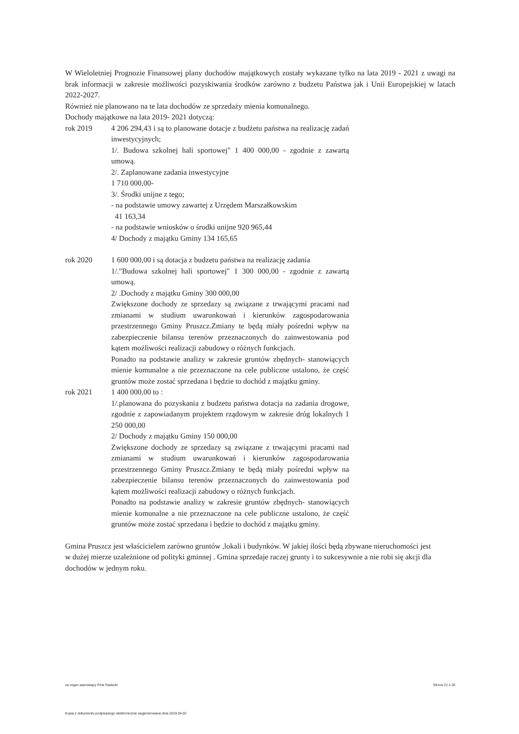W Wieloletniej Prognozie Finansowej plany dochodów majątkowych zostały wykazane tylko na lata 2019 - 2021 z uwagi na brak informacji w zakresie możliwości pozyskiwania środków zarówno z budzetu Państwa jak i Unii Europejskiej w latach 2022-2027.
Również nie planowano na te lata dochodów ze sprzedaży mienia komunalnego.
Dochody majątkowe na lata 2019- 2021 dotyczą:
rok 2019 4 206 294,43 i są to planowane dotacje z budżetu państwa na realizację zadań inwestycyjnych;
1/. Budowa szkolnej hali sportowej" 1 400 000,00 - zgodnie z zawartą umową.
2/. Zaplanowane zadania inwestycyjne
1 710 000,00-
3/. Środki unijne z tego;
- na podstawie umowy zawartej z Urzędem Marszałkowskim
41 163,34
- na podstawie wniosków o środki unijne 920 965,44
4/ Dochody z majątku Gminy 134 165,65
rok 2020 1 600 000,00 i są dotacja z budzetu państwa na realizację zadania
1/."Budowa szkolnej hali sportowej" 1 300 000,00 - zgodnie z zawartą umową.
2/ .Dochody z majątku Gminy 300 000,00
Zwiększone dochody ze sprzedazy są związane z trwającymi pracami nad zmianami w studium uwarunkowań i kierunków zagospodarowania przestrzennego Gminy Pruszcz.Zmiany te będą miały pośredni wpływ na zabezpieczenie bilansu terenów przeznaczonych do zainwestowania pod kątem możliwości realizacji zabudowy o różnych funkcjach.
Ponadto na podstawie analizy w zakresie gruntów zbędnych- stanowiących mienie komunalne a nie przeznaczone na cele publiczne ustalono, że część gruntów może zostać sprzedana i będzie to dochód z majątku gminy.
rok 2021 1 400 000,00 to :
1/.planowana do pozyskania z budzetu państwa dotacja na zadania drogowe, zgodnie z zapowiadanym projektem rządowym w zakresie dróg lokalnych 1 250 000,00
2/ Dochody z majątku Gminy 150 000,00
Zwiększone dochody ze sprzedazy są związane z trwającymi pracami nad zmianami w studium uwarunkowań i kierunków zagospodarowania przestrzennego Gminy Pruszcz.Zmiany te będą miały pośredni wpływ na zabezpieczenie bilansu terenów przeznaczonych do zainwestowania pod kątem możliwości realizacji zabudowy o różnych funkcjach.
Ponadto na podstawie analizy w zakresie gruntów zbędnych- stanowiących mienie komunalne a nie przeznaczone na cele publiczne ustalono, że część gruntów może zostać sprzedana i będzie to dochód z majątku gminy.
Gmina Pruszcz jest właścicielem zarówno gruntów ,lokali i budynków. W jakiej ilości będą zbywane nieruchomości jest w dużej mierze uzależnione od polityki gminnej . Gmina sprzedaje raczej grunty i to sukcesywnie a nie robi się akcji dla dochodów w jednym roku.
za organ stanowiący Piotr Radecki Strona 21 z 26
Kopia z dokumentu podpisanego elektronicznie wygenerowana dnia 2019.04.02